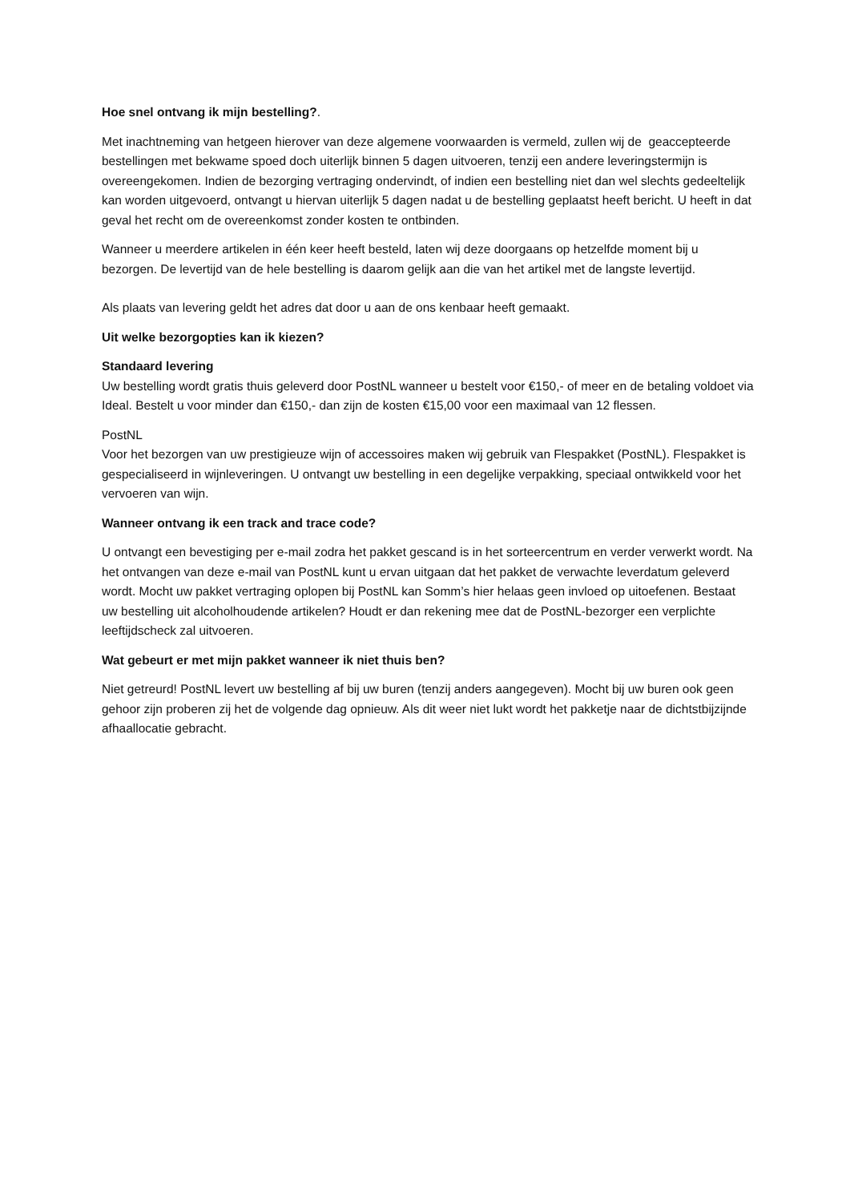Hoe snel ontvang ik mijn bestelling?.
Met inachtneming van hetgeen hierover van deze algemene voorwaarden is vermeld, zullen wij de geaccepteerde bestellingen met bekwame spoed doch uiterlijk binnen 5 dagen uitvoeren, tenzij een andere leveringstermijn is overeengekomen. Indien de bezorging vertraging ondervindt, of indien een bestelling niet dan wel slechts gedeeltelijk kan worden uitgevoerd, ontvangt u hiervan uiterlijk 5 dagen nadat u de bestelling geplaatst heeft bericht. U heeft in dat geval het recht om de overeenkomst zonder kosten te ontbinden.
Wanneer u meerdere artikelen in één keer heeft besteld, laten wij deze doorgaans op hetzelfde moment bij u bezorgen. De levertijd van de hele bestelling is daarom gelijk aan die van het artikel met de langste levertijd.
Als plaats van levering geldt het adres dat door u aan de ons kenbaar heeft gemaakt.
Uit welke bezorgopties kan ik kiezen?
Standaard levering
Uw bestelling wordt gratis thuis geleverd door PostNL wanneer u bestelt voor €150,- of meer en de betaling voldoet via Ideal. Bestelt u voor minder dan €150,- dan zijn de kosten €15,00 voor een maximaal van 12 flessen.
PostNL
Voor het bezorgen van uw prestigieuze wijn of accessoires maken wij gebruik van Flespakket (PostNL). Flespakket is gespecialiseerd in wijnleveringen. U ontvangt uw bestelling in een degelijke verpakking, speciaal ontwikkeld voor het vervoeren van wijn.
Wanneer ontvang ik een track and trace code?
U ontvangt een bevestiging per e-mail zodra het pakket gescand is in het sorteercentrum en verder verwerkt wordt. Na het ontvangen van deze e-mail van PostNL kunt u ervan uitgaan dat het pakket de verwachte leverdatum geleverd wordt. Mocht uw pakket vertraging oplopen bij PostNL kan Somm’s hier helaas geen invloed op uitoefenen. Bestaat uw bestelling uit alcoholhoudende artikelen? Houdt er dan rekening mee dat de PostNL-bezorger een verplichte leeftijdscheck zal uitvoeren.
Wat gebeurt er met mijn pakket wanneer ik niet thuis ben?
Niet getreurd! PostNL levert uw bestelling af bij uw buren (tenzij anders aangegeven). Mocht bij uw buren ook geen gehoor zijn proberen zij het de volgende dag opnieuw. Als dit weer niet lukt wordt het pakketje naar de dichtstbijzijnde afhaallocatie gebracht.